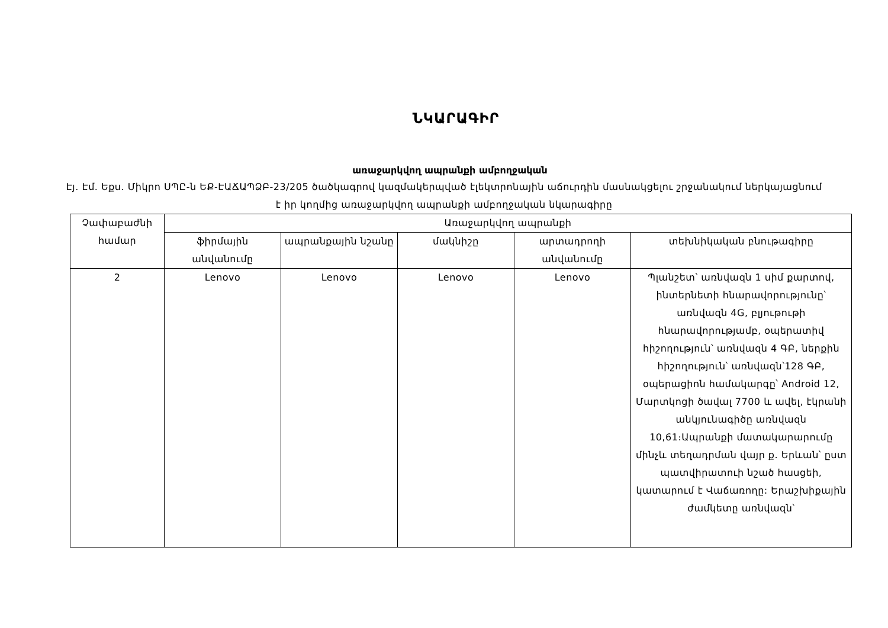ՆԿԱՐԱԳԻՐ
առաջարկվող ապրանքի ամբողջական
Էյ. Էմ. Եքս. Միկրո ՍՊԸ-ն ԵՔ-ԷԱՃԱՊՁԲ-23/205 ծածկագրով կազմակերպված էլեկտրոնային աճուրդին մասնակցելու շրջանակում ներկայացնում է իր կողմից առաջարկվող ապրանքի ամբողջական նկարագիրը
| Չափաբաժնի համար | Առաջարկվող ապրանքի | | | | |
| --- | --- | --- | --- | --- | --- |
| | ֆիրմային անվանումը | ապրանքային նշանը | մակնիշը | արտադրողի անվանումը | տեխնիկական բնութագիրը |
| 2 | Lenovo | Lenovo | Lenovo | Lenovo | Պլանշետ՝ առնվազն 1 սիմ քարտով, ինտերնետի հնարավորությունը՝ առնվազն 4G, բլյութութի հնարավորությամբ, օպերատիվ հիշողություն՝ առնվազն 4 ԳԲ, ներքին հիշողություն՝ առնվազն՝128 ԳԲ, օպերացիոն համակարգը՝ Android 12, Մարտկոցի ծավալ 7700 և ավել, էկրանի անկյունագիծը առնվազն 10,61։Ապրանքի մատակարարումը մինչև տեղադրման վայր ք. Երևան՝ ըստ պատվիրատուի նշած հասցեի, կատարում է Վաճառողը: Երաշխիքային ժամկետը առնվազն՝ |